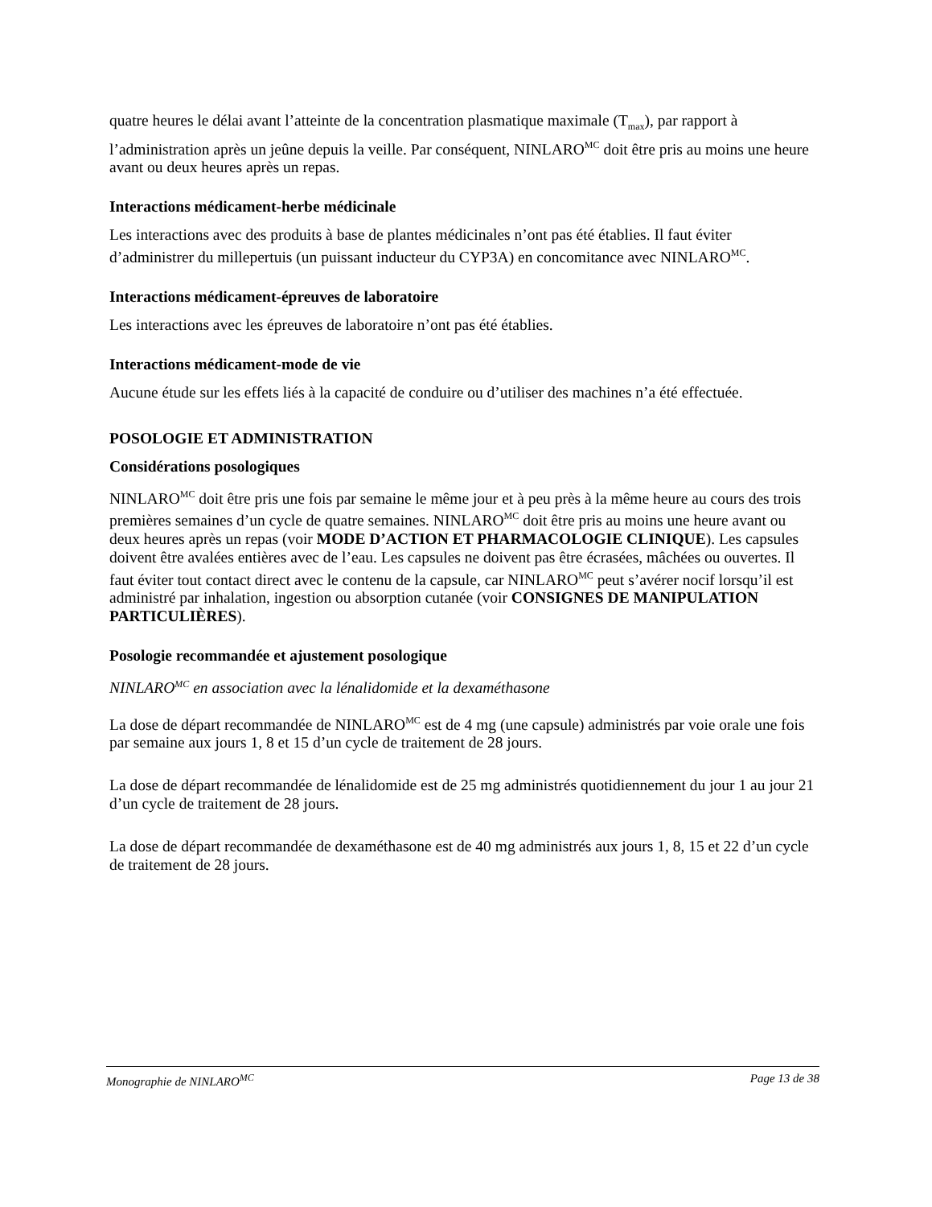quatre heures le délai avant l’atteinte de la concentration plasmatique maximale (T<sub>max</sub>), par rapport à l’administration après un jeûne depuis la veille. Par conséquent, NINLARO<sup>MC</sup> doit être pris au moins une heure avant ou deux heures après un repas.
Interactions médicament-herbe médicinale
Les interactions avec des produits à base de plantes médicinales n’ont pas été établies. Il faut éviter d’administrer du millepertuis (un puissant inducteur du CYP3A) en concomitance avec NINLARO<sup>MC</sup>.
Interactions médicament-épreuves de laboratoire
Les interactions avec les épreuves de laboratoire n’ont pas été établies.
Interactions médicament-mode de vie
Aucune étude sur les effets liés à la capacité de conduire ou d’utiliser des machines n’a été effectuée.
POSOLOGIE ET ADMINISTRATION
Considérations posologiques
NINLARO<sup>MC</sup> doit être pris une fois par semaine le même jour et à peu près à la même heure au cours des trois premières semaines d’un cycle de quatre semaines. NINLARO<sup>MC</sup> doit être pris au moins une heure avant ou deux heures après un repas (voir MODE D’ACTION ET PHARMACOLOGIE CLINIQUE). Les capsules doivent être avalées entières avec de l’eau. Les capsules ne doivent pas être écrasées, mâchées ou ouvertes. Il faut éviter tout contact direct avec le contenu de la capsule, car NINLARO<sup>MC</sup> peut s’avérer nocif lorsqu’il est administré par inhalation, ingestion ou absorption cutanée (voir CONSIGNES DE MANIPULATION PARTICULIÈRES).
Posologie recommandée et ajustement posologique
NINLARO<sup>MC</sup> en association avec la lénalidomide et la dexaméthasone
La dose de départ recommandée de NINLARO<sup>MC</sup> est de 4 mg (une capsule) administrés par voie orale une fois par semaine aux jours 1, 8 et 15 d’un cycle de traitement de 28 jours.
La dose de départ recommandée de lénalidomide est de 25 mg administrés quotidiennement du jour 1 au jour 21 d’un cycle de traitement de 28 jours.
La dose de départ recommandée de dexaméthasone est de 40 mg administrés aux jours 1, 8, 15 et 22 d’un cycle de traitement de 28 jours.
Monographie de NINLARO<sup>MC</sup> Page 13 de 38